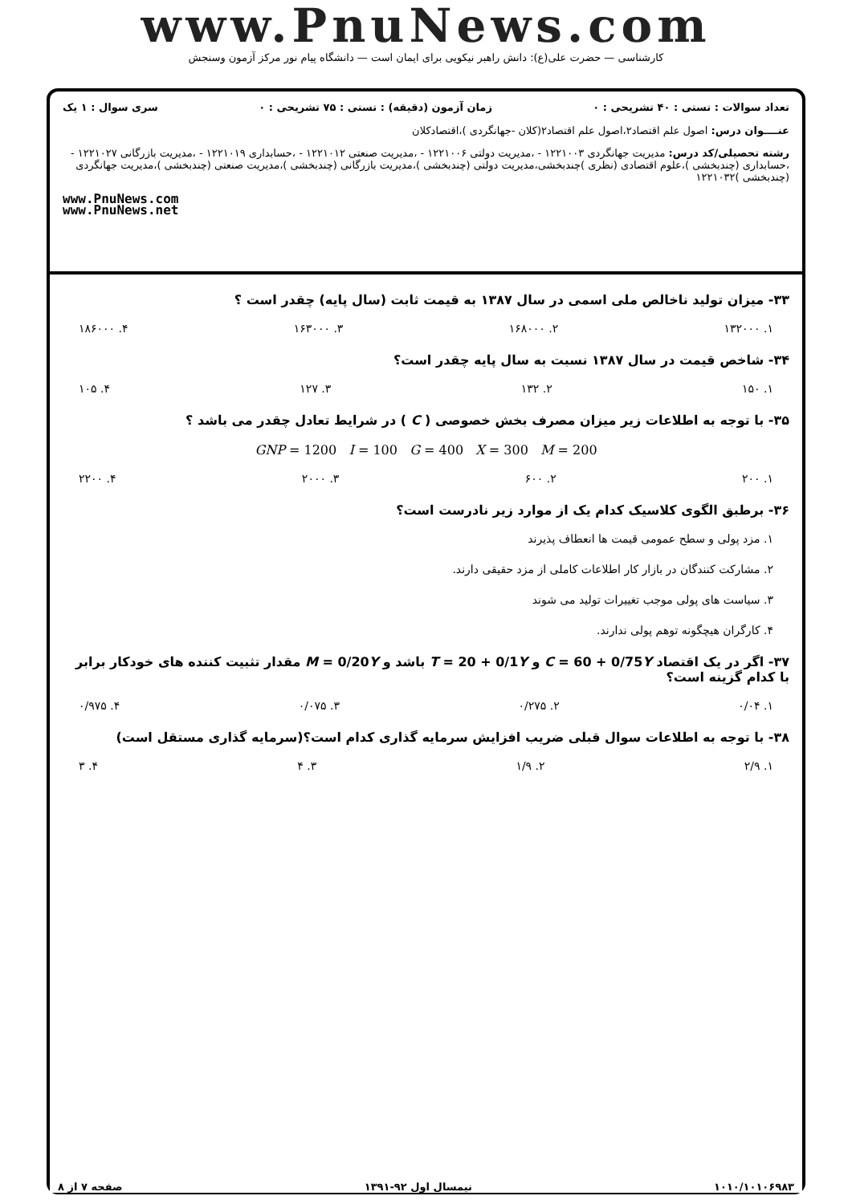www.PnuNews.com
کارشناسی — حضرت علی(ع): دانش راهبر نیکویی برای ایمان است — دانشگاه پیام نور مرکز آزمون وسنجش
تعداد سوالات : تستی : ۴۰ تشریحی : ۰ زمان آزمون (دقیقه) : تستی : ۷۵ تشریحی : ۰ سری سوال : ۱ یک
عنــــوان درس: اصول علم اقتصاد۲،اصول علم اقتصاد۲(کلان -جهانگردی )،اقتصادکلان
رشته تحصیلی/کد درس: مدیریت جهانگردی ۱۲۲۱۰۰۳ - ،مدیریت دولتی ۱۲۲۱۰۰۶ - ،مدیریت صنعتی ۱۲۲۱۰۱۲ - ،حسابداری ۱۲۲۱۰۱۹ - ،مدیریت بازرگانی ۱۲۲۱۰۲۷ - ،حسابداری (چندبخشی )،علوم اقتصادی (نظری )چندبخشی،مدیریت دولتی (چندبخشی )،مدیریت بازرگانی (چندبخشی )،مدیریت صنعتی (چندبخشی )،مدیریت جهانگردی (چندبخشی )۱۲۲۱۰۳۲
www.PnuNews.com
www.PnuNews.net
۳۳- میزان تولید ناخالص ملی اسمی در سال ۱۳۸۷ به قیمت ثابت (سال پایه) چقدر است ؟
۱. ۱۳۲۰۰۰ ۲. ۱۶۸۰۰۰ ۳. ۱۶۳۰۰۰ ۴. ۱۸۶۰۰۰
۳۴- شاخص قیمت در سال ۱۳۸۷ نسبت به سال پایه چقدر است؟
۱. ۱۵۰ ۲. ۱۳۲ ۳. ۱۲۷ ۴. ۱۰۵
۳۵- با توجه به اطلاعات زیر میزان مصرف بخش خصوصی ( C ) در شرایط تعادل چقدر می باشد ؟
GNP = 1200 I = 100 G = 400 X = 300 M = 200
۱. ۲۰۰ ۲. ۶۰۰ ۳. ۲۰۰۰ ۴. ۲۲۰۰
۳۶- برطبق الگوی کلاسیک کدام یک از موارد زیر نادرست است؟
۱. مزد پولی و سطح عمومی قیمت ها انعطاف پذیرند
۲. مشارکت کنندگان در بازار کار اطلاعات کاملی از مزد حقیقی دارند.
۳. سیاست های پولی موجب تغییرات تولید می شوند
۴. کارگران هیچگونه توهم پولی ندارند.
۳۷- اگر در یک اقتصاد C = 60 + 0/75Y و T = 20 + 0/1Y باشد و M = 0/20Y مقدار تثبیت کننده های خودکار برابر با کدام گزینه است؟
۱. ۰/۰۴ ۲. ۰/۲۷۵ ۳. ۰/۰۷۵ ۴. ۰/۹۷۵
۳۸- با توجه به اطلاعات سوال قبلی ضریب افزایش سرمایه گذاری کدام است؟(سرمایه گذاری مستقل است)
۱. ۲/۹ ۲. ۱/۹ ۳. ۴ ۴. ۳
۱۰۱۰/۱۰۱۰۶۹۸۳ نیمسال اول ۹۲-۱۳۹۱ صفحه ۷ از ۸